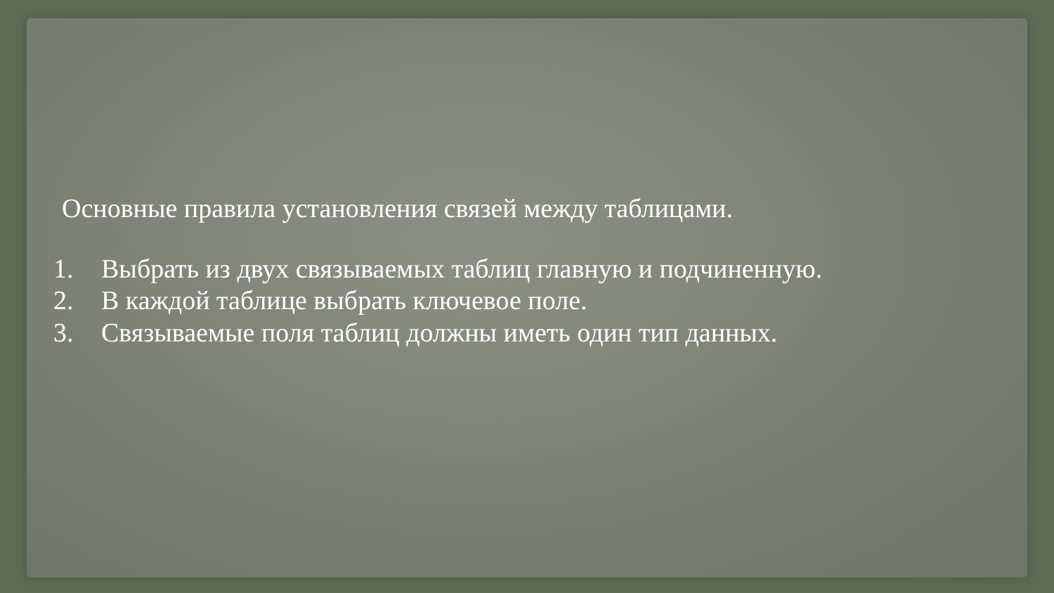Основные правила установления связей между таблицами.
1. Выбрать из двух связываемых таблиц главную и подчиненную.
2. В каждой таблице выбрать ключевое поле.
3. Связываемые поля таблиц должны иметь один тип данных.